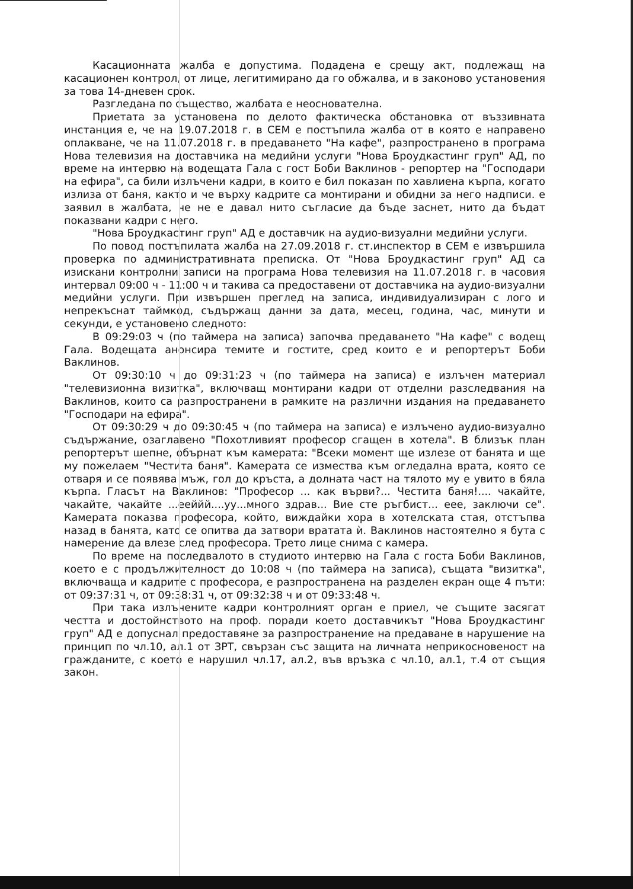Касационната жалба е допустима. Подадена е срещу акт, подлежащ на касационен контрол, от лице, легитимирано да го обжалва, и в законово установения за това 14-дневен срок.
Разгледана по същество, жалбата е неоснователна.
Приетата за установена по делото фактическа обстановка от въззивната инстанция е, че на 19.07.2018 г. в СЕМ е постъпила жалба от в която е направено оплакване, че на 11.07.2018 г. в предаването "На кафе", разпространено в програма Нова телевизия на доставчика на медийни услуги "Нова Броудкастинг груп" АД, по време на интервю на водещата Гала с гост Боби Ваклинов - репортер на "Господари на ефира", са били излъчени кадри, в които е бил показан по хавлиена кърпа, когато излиза от баня, както и че върху кадрите са монтирани и обидни за него надписи. е заявил в жалбата, че не е давал нито съгласие да бъде заснет, нито да бъдат показвани кадри с него.
"Нова Броудкастинг груп" АД е доставчик на аудио-визуални медийни услуги.
По повод постъпилата жалба на 27.09.2018 г. ст.инспектор в СЕМ е извършила проверка по административната преписка. От "Нова Броудкастинг груп" АД са изискани контролни записи на програма Нова телевизия на 11.07.2018 г. в часовия интервал 09:00 ч - 11:00 ч и такива са предоставени от доставчика на аудио-визуални медийни услуги. При извършен преглед на записа, индивидуализиран с лого и непрекъснат таймкод, съдържащ данни за дата, месец, година, час, минути и секунди, е установено следното:
В 09:29:03 ч (по таймера на записа) започва предаването "На кафе" с водещ Гала. Водещата анонсира темите и гостите, сред които е и репортерът Боби Ваклинов.
От 09:30:10 ч до 09:31:23 ч (по таймера на записа) е излъчен материал "телевизионна визитка", включващ монтирани кадри от отделни разследвания на Ваклинов, които са разпространени в рамките на различни издания на предаването "Господари на ефира".
От 09:30:29 ч до 09:30:45 ч (по таймера на записа) е излъчено аудио-визуално съдържание, озаглавено "Похотливият професор сгащен в хотела". В близък план репортерът шепне, обърнат към камерата: "Всеки момент ще излезе от банята и ще му пожелаем "Честита баня". Камерата се измества към огледална врата, която се отваря и се появява мъж, гол до кръста, а долната част на тялото му е увито в бяла кърпа. Гласът на Ваклинов: "Професор ... как върви?... Честита баня!.... чакайте, чакайте, чакайте ...ееййй....уу...много здрав... Вие сте ръгбист... еее, заключи се". Камерата показва професора, който, виждайки хора в хотелската стая, отстъпва назад в банята, като се опитва да затвори вратата ѝ. Ваклинов настоятелно я бута с намерение да влезе след професора. Трето лице снима с камера.
По време на последвалото в студиото интервю на Гала с госта Боби Ваклинов, което е с продължителност до 10:08 ч (по таймера на записа), същата "визитка", включваща и кадрите с професора, е разпространена на разделен екран още 4 пъти: от 09:37:31 ч, от 09:38:31 ч, от 09:32:38 ч и от 09:33:48 ч.
При така излъчените кадри контролният орган е приел, че същите засягат честта и достойнството на проф. поради което доставчикът "Нова Броудкастинг груп" АД е допуснал предоставяне за разпространение на предаване в нарушение на принцип по чл.10, ал.1 от ЗРТ, свързан със защита на личната неприкосновеност на гражданите, с което е нарушил чл.17, ал.2, във връзка с чл.10, ал.1, т.4 от същия закон.